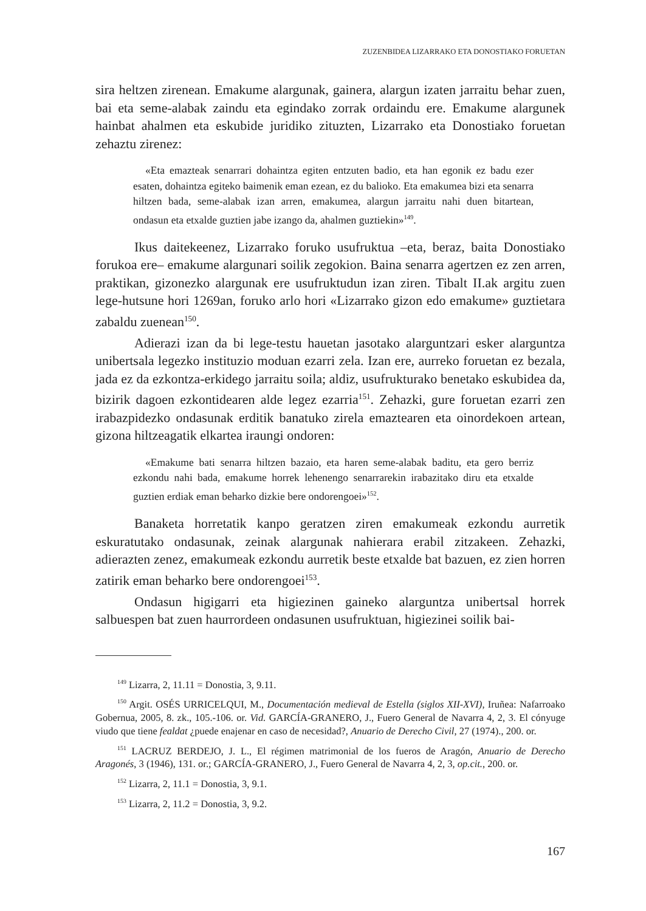ZUZENBIDEA LIZARRAKO ETA DONOSTIAKO FORUETAN
sira heltzen zirenean. Emakume alargunak, gainera, alargun izaten jarraitu behar zuen, bai eta seme-alabak zaindu eta egindako zorrak ordaindu ere. Emakume alargunek hainbat ahalmen eta eskubide juridiko zituzten, Lizarrako eta Donostiako foruetan zehaztu zirenez:
«Eta emazteak senarrari dohaintza egiten entzuten badio, eta han egonik ez badu ezer esaten, dohaintza egiteko baimenik eman ezean, ez du balioko. Eta emakumea bizi eta senarra hiltzen bada, seme-alabak izan arren, emakumea, alargun jarraitu nahi duen bitartean, ondasun eta etxalde guztien jabe izango da, ahalmen guztiekin»<sup>149</sup>.
Ikus daitekeenez, Lizarrako foruko usufruktua –eta, beraz, baita Donostiako forukoa ere– emakume alargunari soilik zegokion. Baina senarra agertzen ez zen arren, praktikan, gizonezko alargunak ere usufruktudun izan ziren. Tibalt II.ak argitu zuen lege-hutsune hori 1269an, foruko arlo hori «Lizarrako gizon edo emakume» guztietara zabaldu zuenean<sup>150</sup>.
Adierazi izan da bi lege-testu hauetan jasotako alarguntzari esker alarguntza unibertsala legezko instituzio moduan ezarri zela. Izan ere, aurreko foruetan ez bezala, jada ez da ezkontza-erkidego jarraitu soila; aldiz, usufrukturako benetako eskubidea da, bizirik dagoen ezkontidearen alde legez ezarria<sup>151</sup>. Zehazki, gure foruetan ezarri zen irabazpidezko ondasunak erditik banatuko zirela emaztearen eta oinordekoen artean, gizona hiltzeagatik elkartea iraungi ondoren:
«Emakume bati senarra hiltzen bazaio, eta haren seme-alabak baditu, eta gero berriz ezkondu nahi bada, emakume horrek lehenengo senarrarekin irabazitako diru eta etxalde guztien erdiak eman beharko dizkie bere ondorengoei»<sup>152</sup>.
Banaketa horretatik kanpo geratzen ziren emakumeak ezkondu aurretik eskuratutako ondasunak, zeinak alargunak nahierara erabil zitzakeen. Zehazki, adierazten zenez, emakumeak ezkondu aurretik beste etxalde bat bazuen, ez zien horren zatirik eman beharko bere ondorengoei<sup>153</sup>.
Ondasun higigarri eta higiezinen gaineko alarguntza unibertsal horrek salbuespen bat zuen haurrordeen ondasunen usufruktuan, higiezinei soilik bai-
<sup>149</sup> Lizarra, 2, 11.11 = Donostia, 3, 9.11.
<sup>150</sup> Argit. OSÉS URRICELQUI, M., Documentación medieval de Estella (siglos XII-XVI), Iruñea: Nafarroako Gobernua, 2005, 8. zk., 105.-106. or. Vid. GARCÍA-GRANERO, J., Fuero General de Navarra 4, 2, 3. El cónyuge viudo que tiene fealdat ¿puede enajenar en caso de necesidad?, Anuario de Derecho Civil, 27 (1974)., 200. or.
<sup>151</sup> LACRUZ BERDEJO, J. L., El régimen matrimonial de los fueros de Aragón, Anuario de Derecho Aragonés, 3 (1946), 131. or.; GARCÍA-GRANERO, J., Fuero General de Navarra 4, 2, 3, op.cit., 200. or.
<sup>152</sup> Lizarra, 2, 11.1 = Donostia, 3, 9.1.
<sup>153</sup> Lizarra, 2, 11.2 = Donostia, 3, 9.2.
167